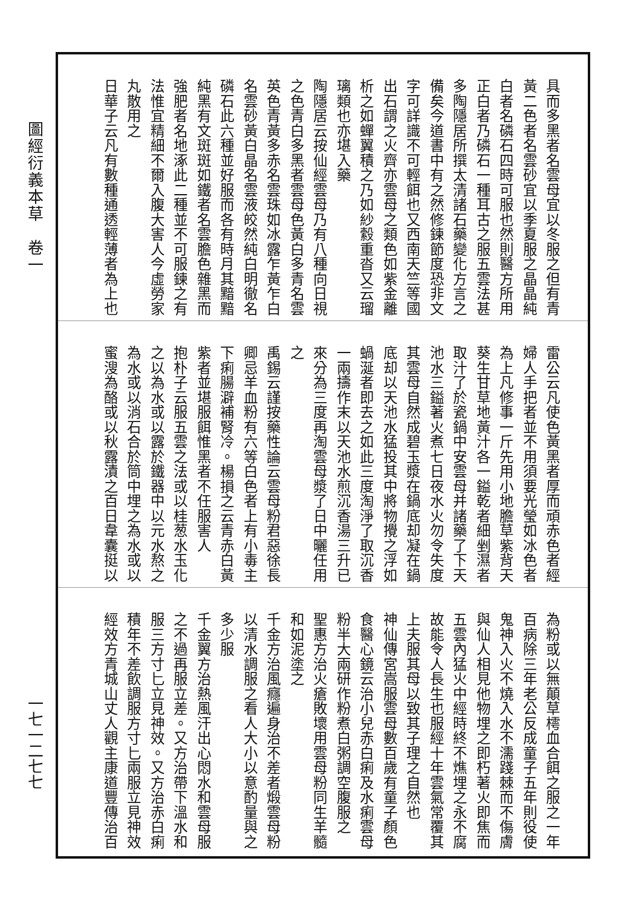圖經衍義本草　卷一
一七一二七七
具而多黑者名雲母宜以冬服之但有青
黃二色者名雲砂宜以季夏服之晶晶純
白者名磷石四時可服也然則醫方所用
正白者乃磷石一種耳古之服五雲法甚
多陶隱居所撰太清諸石藥變化方言之
備矣今道書中有之然修鍊節度恐非文
字可詳識不可輕餌也又西南天竺等國
出石謂之火齊亦雲母之類色如紫金離
析之如蟬翼積之乃如紗縠重沓又云瑠
璃類也亦堪入藥
陶隱居云按仙經雲母乃有八種向日視
之色青白多黑者雲母色黃白多青名雲
英色青黃多赤名雲珠如冰露乍黃乍白
名雲砂黃白晶名雲液皎然純白明徹名
磷石此六種並好服而各有時月其黯黯
純黑有文斑斑如鐵者名雲膽色雜黑而
強肥者名地涿此二種並不可服鍊之有
法惟宜精細不爾入腹大害人今虛勞家
丸散用之
日華子云凡有數種通透輕薄者為上也
雷公云凡使色黃黑者厚而頑赤色者經
婦人手把者並不用須要光瑩如冰色者
為上凡修事一斤先用小地膽草紫背天
葵生甘草地黃汁各一鎰乾者細剉濕者
取汁了於瓷鍋中安雲母并諸藥了下天
池水三鎰著火煮七日夜水火勿令失度
其雲母自然成碧玉漿在鍋底却凝在鍋
底却以天池水猛投其中將物攪之浮如
蝸涎者即去之如此三度淘淨了取沉香
一兩擣作末以天池水煎沉香湯三升已
來分為三度再淘雲母漿了日中曬任用
之
禹錫云謹按藥性論云雲母粉君惡徐長
卿忌羊血粉有六等白色者上有小毒主
下痢腸澼補腎冷。楊損之云青赤白黃
紫者並堪服餌惟黑者不任服害人
抱朴子云服五雲之法或以桂葱水玉化
之以為水或以露於鐵器中以元水熬之
為水或以消石合於筒中埋之為水或以
蜜溲為酪或以秋露漬之百日韋囊挺以
為粉或以無顛草樗血合餌之服之一年
百病除三年老公反成童子五年則役使
鬼神入火不燒入水不濡踐棘而不傷膚
與仙人相見他物埋之即朽著火即焦而
五雲內猛火中經時終不燋埋之永不腐
故能令人長生也服經十年雲氣常覆其
上夫服其母以致其子理之自然也
神仙傳宮嵩服雲母數百歲有童子顏色
食醫心鏡云治小兒赤白痢及水痢雲母
粉半大兩研作粉煮白粥調空腹服之
聖惠方治火瘡敗壞用雲母粉同生羊髓
和如泥塗之
千金方治風癮遍身治不差者煅雲母粉
以清水調服之看人大小以意酌量與之
多少服
千金翼方治熱風汗出心悶水和雲母服
之不過再服立差。又方治帶下溫水和
服三方寸匕立見神效。又方治赤白痢
積年不差飲調服方寸匕兩服立見神效
經效方青城山丈人觀主康道豐傳治百